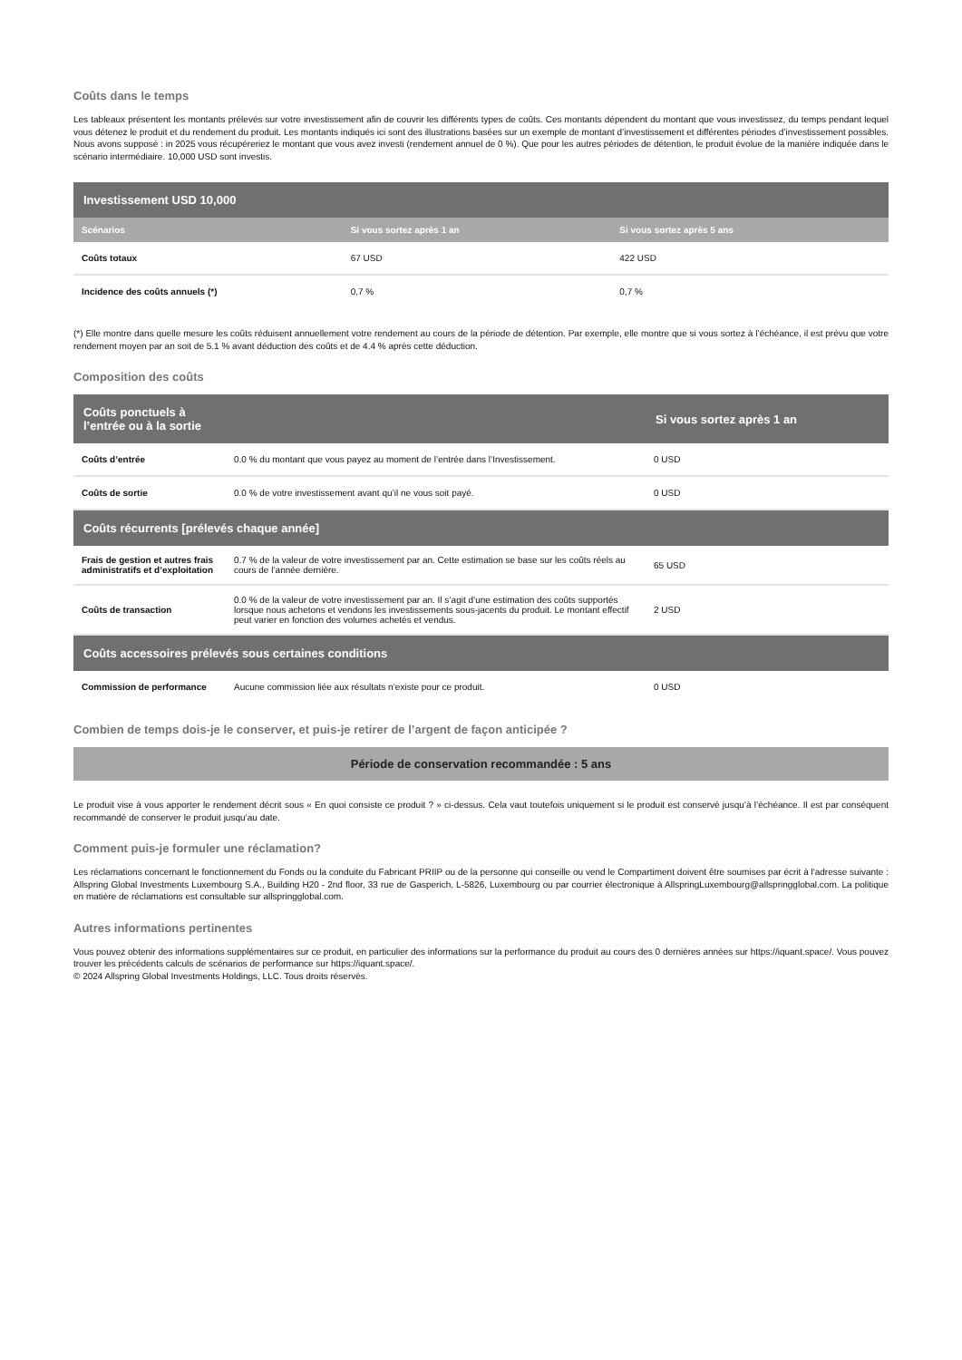Coûts dans le temps
Les tableaux présentent les montants prélevés sur votre investissement afin de couvrir les différents types de coûts. Ces montants dépendent du montant que vous investissez, du temps pendant lequel vous détenez le produit et du rendement du produit. Les montants indiqués ici sont des illustrations basées sur un exemple de montant d’investissement et différentes périodes d’investissement possibles. Nous avons supposé : in 2025 vous récupéreriez le montant que vous avez investi (rendement annuel de 0 %). Que pour les autres périodes de détention, le produit évolue de la manière indiquée dans le scénario intermédiaire. 10,000 USD sont investis.
| Investissement USD 10,000 | | |
| --- | --- | --- |
| Scénarios | Si vous sortez après 1 an | Si vous sortez après 5 ans |
| Coûts totaux | 67 USD | 422 USD |
| Incidence des coûts annuels (*) | 0,7 % | 0,7 % |
(*) Elle montre dans quelle mesure les coûts réduisent annuellement votre rendement au cours de la période de détention. Par exemple, elle montre que si vous sortez à l’échéance, il est prévu que votre rendement moyen par an soit de 5.1 % avant déduction des coûts et de 4.4 % après cette déduction.
Composition des coûts
| Coûts ponctuels à l’entrée ou à la sortie | | Si vous sortez après 1 an |
| --- | --- | --- |
| Coûts d’entrée | 0.0 % du montant que vous payez au moment de l’entrée dans l’Investissement. | 0 USD |
| Coûts de sortie | 0.0 % de votre investissement avant qu’il ne vous soit payé. | 0 USD |
| Coûts récurrents [prélevés chaque année] | | |
| Frais de gestion et autres frais administratifs et d’exploitation | 0.7 % de la valeur de votre investissement par an. Cette estimation se base sur les coûts réels au cours de l’année dernière. | 65 USD |
| Coûts de transaction | 0.0 % de la valeur de votre investissement par an. Il s’agit d’une estimation des coûts supportés lorsque nous achetons et vendons les investissements sous-jacents du produit. Le montant effectif peut varier en fonction des volumes achetés et vendus. | 2 USD |
| Coûts accessoires prélevés sous certaines conditions | | |
| Commission de performance | Aucune commission liée aux résultats n’existe pour ce produit. | 0 USD |
Combien de temps dois-je le conserver, et puis-je retirer de l’argent de façon anticipée ?
Période de conservation recommandée : 5 ans
Le produit vise à vous apporter le rendement décrit sous « En quoi consiste ce produit ? » ci-dessus. Cela vaut toutefois uniquement si le produit est conservé jusqu’à l’échéance. Il est par conséquent recommandé de conserver le produit jusqu’au date.
Comment puis-je formuler une réclamation?
Les réclamations concernant le fonctionnement du Fonds ou la conduite du Fabricant PRIIP ou de la personne qui conseille ou vend le Compartiment doivent être soumises par écrit à l'adresse suivante : Allspring Global Investments Luxembourg S.A., Building H20 - 2nd floor, 33 rue de Gasperich, L-5826, Luxembourg ou par courrier électronique à AllspringLuxembourg@allspringglobal.com. La politique en matière de réclamations est consultable sur allspringglobal.com.
Autres informations pertinentes
Vous pouvez obtenir des informations supplémentaires sur ce produit, en particulier des informations sur la performance du produit au cours des 0 dernières années sur https://iquant.space/. Vous pouvez trouver les précédents calculs de scénarios de performance sur https://iquant.space/.
© 2024 Allspring Global Investments Holdings, LLC. Tous droits réservés.